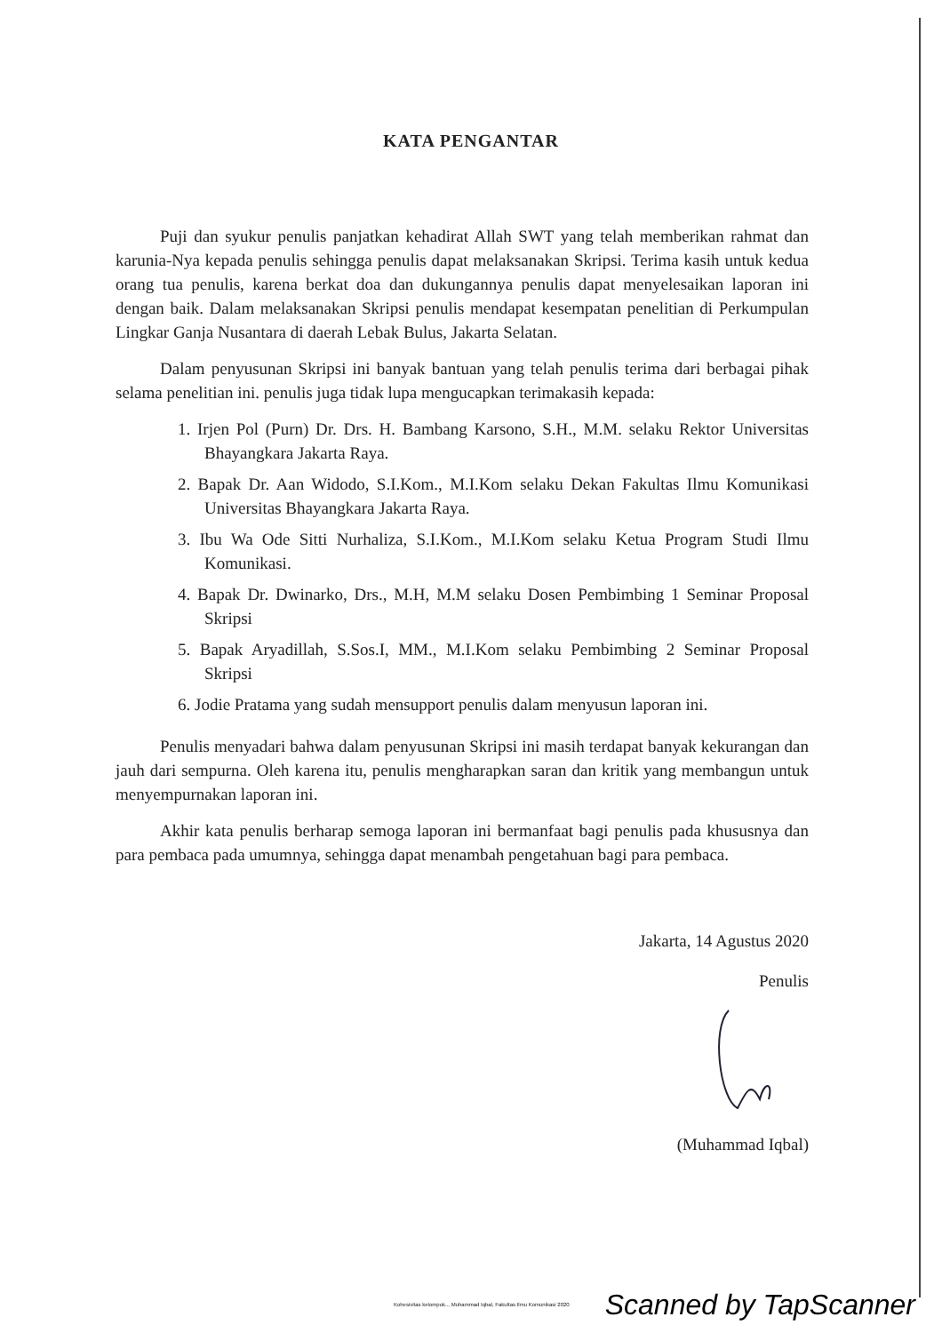KATA PENGANTAR
Puji dan syukur penulis panjatkan kehadirat Allah SWT yang telah memberikan rahmat dan karunia-Nya kepada penulis sehingga penulis dapat melaksanakan Skripsi. Terima kasih untuk kedua orang tua penulis, karena berkat doa dan dukungannya penulis dapat menyelesaikan laporan ini dengan baik. Dalam melaksanakan Skripsi penulis mendapat kesempatan penelitian di Perkumpulan Lingkar Ganja Nusantara di daerah Lebak Bulus, Jakarta Selatan.
Dalam penyusunan Skripsi ini banyak bantuan yang telah penulis terima dari berbagai pihak selama penelitian ini. penulis juga tidak lupa mengucapkan terimakasih kepada:
1. Irjen Pol (Purn) Dr. Drs. H. Bambang Karsono, S.H., M.M. selaku Rektor Universitas Bhayangkara Jakarta Raya.
2. Bapak Dr. Aan Widodo, S.I.Kom., M.I.Kom selaku Dekan Fakultas Ilmu Komunikasi Universitas Bhayangkara Jakarta Raya.
3. Ibu Wa Ode Sitti Nurhaliza, S.I.Kom., M.I.Kom selaku Ketua Program Studi Ilmu Komunikasi.
4. Bapak Dr. Dwinarko, Drs., M.H, M.M selaku Dosen Pembimbing 1 Seminar Proposal Skripsi
5. Bapak Aryadillah, S.Sos.I, MM., M.I.Kom selaku Pembimbing 2 Seminar Proposal Skripsi
6. Jodie Pratama yang sudah mensupport penulis dalam menyusun laporan ini.
Penulis menyadari bahwa dalam penyusunan Skripsi ini masih terdapat banyak kekurangan dan jauh dari sempurna. Oleh karena itu, penulis mengharapkan saran dan kritik yang membangun untuk menyempurnakan laporan ini.
Akhir kata penulis berharap semoga laporan ini bermanfaat bagi penulis pada khususnya dan para pembaca pada umumnya, sehingga dapat menambah pengetahuan bagi para pembaca.
Jakarta, 14 Agustus 2020
Penulis
(Muhammad Iqbal)
Kohesivitas kelompok.., Muhammad Iqbal, Fakultas Ilmu Komunikasi 2020 Scanned by TapScanner